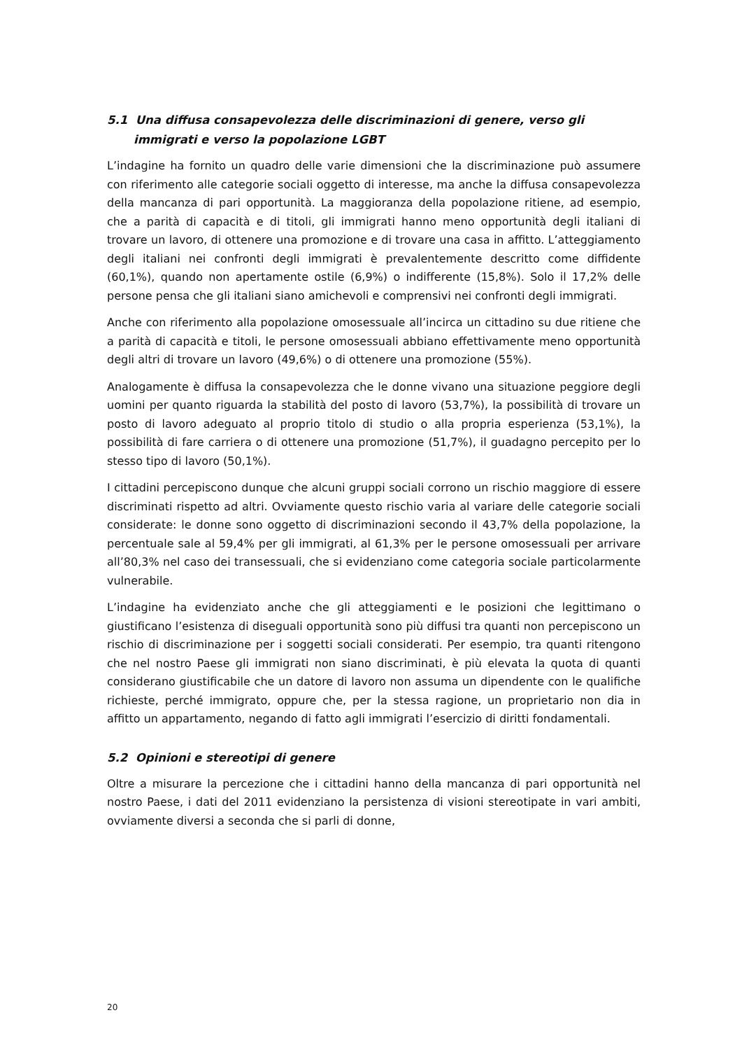5.1 Una diffusa consapevolezza delle discriminazioni di genere, verso gli immigrati e verso la popolazione LGBT
L’indagine ha fornito un quadro delle varie dimensioni che la discriminazione può assumere con riferimento alle categorie sociali oggetto di interesse, ma anche la diffusa consapevolezza della mancanza di pari opportunità. La maggioranza della popolazione ritiene, ad esempio, che a parità di capacità e di titoli, gli immigrati hanno meno opportunità degli italiani di trovare un lavoro, di ottenere una promozione e di trovare una casa in affitto. L’atteggiamento degli italiani nei confronti degli immigrati è prevalentemente descritto come diffidente (60,1%), quando non apertamente ostile (6,9%) o indifferente (15,8%). Solo il 17,2% delle persone pensa che gli italiani siano amichevoli e comprensivi nei confronti degli immigrati.
Anche con riferimento alla popolazione omosessuale all’incirca un cittadino su due ritiene che a parità di capacità e titoli, le persone omosessuali abbiano effettivamente meno opportunità degli altri di trovare un lavoro (49,6%) o di ottenere una promozione (55%).
Analogamente è diffusa la consapevolezza che le donne vivano una situazione peggiore degli uomini per quanto riguarda la stabilità del posto di lavoro (53,7%), la possibilità di trovare un posto di lavoro adeguato al proprio titolo di studio o alla propria esperienza (53,1%), la possibilità di fare carriera o di ottenere una promozione (51,7%), il guadagno percepito per lo stesso tipo di lavoro (50,1%).
I cittadini percepiscono dunque che alcuni gruppi sociali corrono un rischio maggiore di essere discriminati rispetto ad altri. Ovviamente questo rischio varia al variare delle categorie sociali considerate: le donne sono oggetto di discriminazioni secondo il 43,7% della popolazione, la percentuale sale al 59,4% per gli immigrati, al 61,3% per le persone omosessuali per arrivare all’80,3% nel caso dei transessuali, che si evidenziano come categoria sociale particolarmente vulnerabile.
L’indagine ha evidenziato anche che gli atteggiamenti e le posizioni che legittimano o giustificano l’esistenza di diseguali opportunità sono più diffusi tra quanti non percepiscono un rischio di discriminazione per i soggetti sociali considerati. Per esempio, tra quanti ritengono che nel nostro Paese gli immigrati non siano discriminati, è più elevata la quota di quanti considerano giustificabile che un datore di lavoro non assuma un dipendente con le qualifiche richieste, perché immigrato, oppure che, per la stessa ragione, un proprietario non dia in affitto un appartamento, negando di fatto agli immigrati l’esercizio di diritti fondamentali.
5.2 Opinioni e stereotipi di genere
Oltre a misurare la percezione che i cittadini hanno della mancanza di pari opportunità nel nostro Paese, i dati del 2011 evidenziano la persistenza di visioni stereotipate in vari ambiti, ovviamente diversi a seconda che si parli di donne,
20